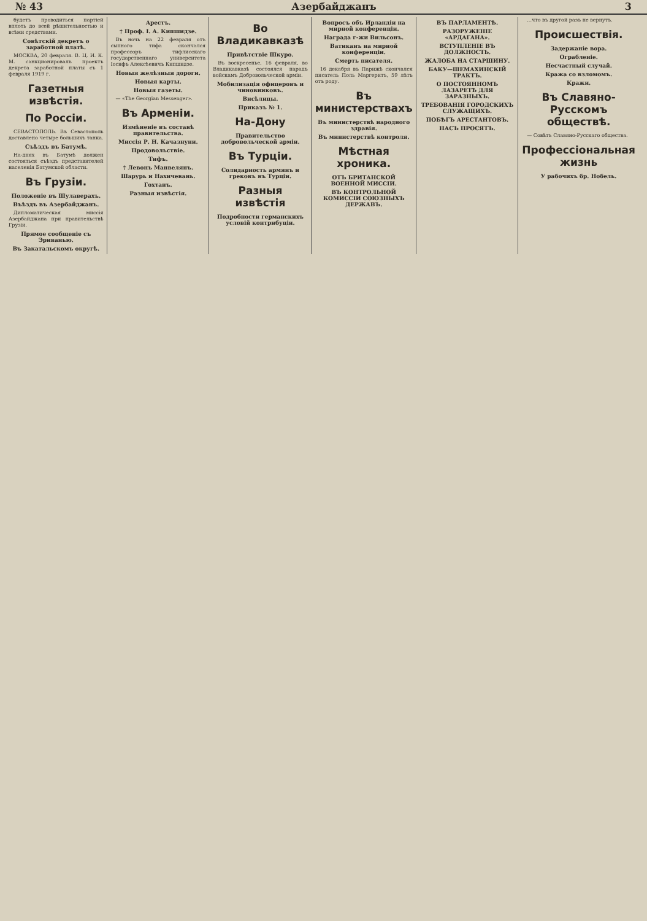№ 43 Азербайджанъ 3
будетъ проводиться партiей вплоть до всей рѣшительностью и всѣми средствами.
Совѣтскiй декретъ о заработной платѣ.
МОСКВА, 20 февраля. В. Ц. И. К. M. санкционировалъ проектъ декрета заработной платы съ 1 февраля 1919 г.
Газетныя извѣстiя.
По Россiи.
СЕВАСТОПОЛЬ. Въ Севастополь доставлено четыре большихъ танка.
Съѣздъ въ Батумѣ.
На-днях въ Батумѣ должен состояться съѣздъ представителей населенiя Батумской области.
Въ Грузiи.
Положенiе въ Шулаверахъ.
Въѣздъ въ Азербайджанъ.
Дипломатическая миссiя Азербайджана при правительствѣ Грузiи.
Прямое сообщенiе съ Эриванью.
Въ Закатальскомъ округѣ.
Арестъ.
† Проф. I. А. Кипшидзе.
Въ ночь на 22 февраля отъ сыпного тифа скончался профессоръ тифлисскаго государственнаго университета Iосифъ Алексѣевичъ Кипшидзе.
Новыя желѣзныя дороги.
Новыя карты.
Новыя газеты.
— «The Georgian Messenger».
Въ Арменiи.
Измѣненiе въ составѣ правительства.
Миссiя Р. Н. Качазнуни.
Продовольствiе.
Тифъ.
† Левонъ Манвелянъ.
Шарурь и Нахичевань.
Гохтанъ.
Разныя извѣстiя.
Во Владикавказѣ
Привѣтствiе Шкуро.
Въ воскресенье, 16 февраля, во Владикавказѣ состоялся парадъ войскамъ Добровольческой армiи.
Мобилизацiя офицеровъ и чиновниковъ.
Висѣлицы.
Приказъ № 1.
На-Дону
Правительство добровольческой армiи.
Въ Турцiи.
Солидарность армянъ и грековъ въ Турцiи.
Разныя извѣстiя
Подробности германскихъ условiй контрибуцiи.
Вопросъ объ Ирландiи на мирной конференцiи.
Награда г-жи Вильсонъ.
Ватиканъ на мирной конференцiи.
Смерть писателя.
16 декабря въ Парижѣ скончался писатель Поль Маргеритъ, 59 лѣтъ отъ роду.
Въ министерствахъ
Въ министерствѣ народного здравiя.
Въ министерствѣ контроля.
Мѣстная хроника.
ОТЪ БРИТАНСКОЙ ВОЕННОЙ МИССIИ.
ВЪ КОНТРОЛЬНОЙ КОМИССIИ СОЮЗНЫХЪ ДЕРЖАВЪ.
ВЪ ПАРЛАМЕНТѢ.
РАЗОРУЖЕНIЕ «АРДАГАНА».
ВСТУПЛЕНIЕ ВЪ ДОЛЖНОСТЬ.
ЖАЛОБА НА СТАРШИНУ.
БАКУ—ШЕМАХИНСКIЙ ТРАКТЪ.
О ПОСТОЯННОМЪ ЛАЗАРЕТѢ ДЛЯ ЗАРАЗНЫХЪ.
ТРЕБОВАНIЯ ГОРОДСКИХЪ СЛУЖАЩИХЪ.
ПОБѢГЪ АРЕСТАНТОВЪ.
НАСЪ ПРОСЯТЪ.
...что въ другой разъ не вернутъ.
Происшествiя.
Задержанiе вора.
Ограбленiе.
Несчастный случай.
Кража со взломомъ.
Кражи.
Въ Славяно-Русскомъ обществѣ.
— Совѣтъ Славяно-Русскаго общества.
Профессiональная жизнь
У рабочихъ бр. Нобель.